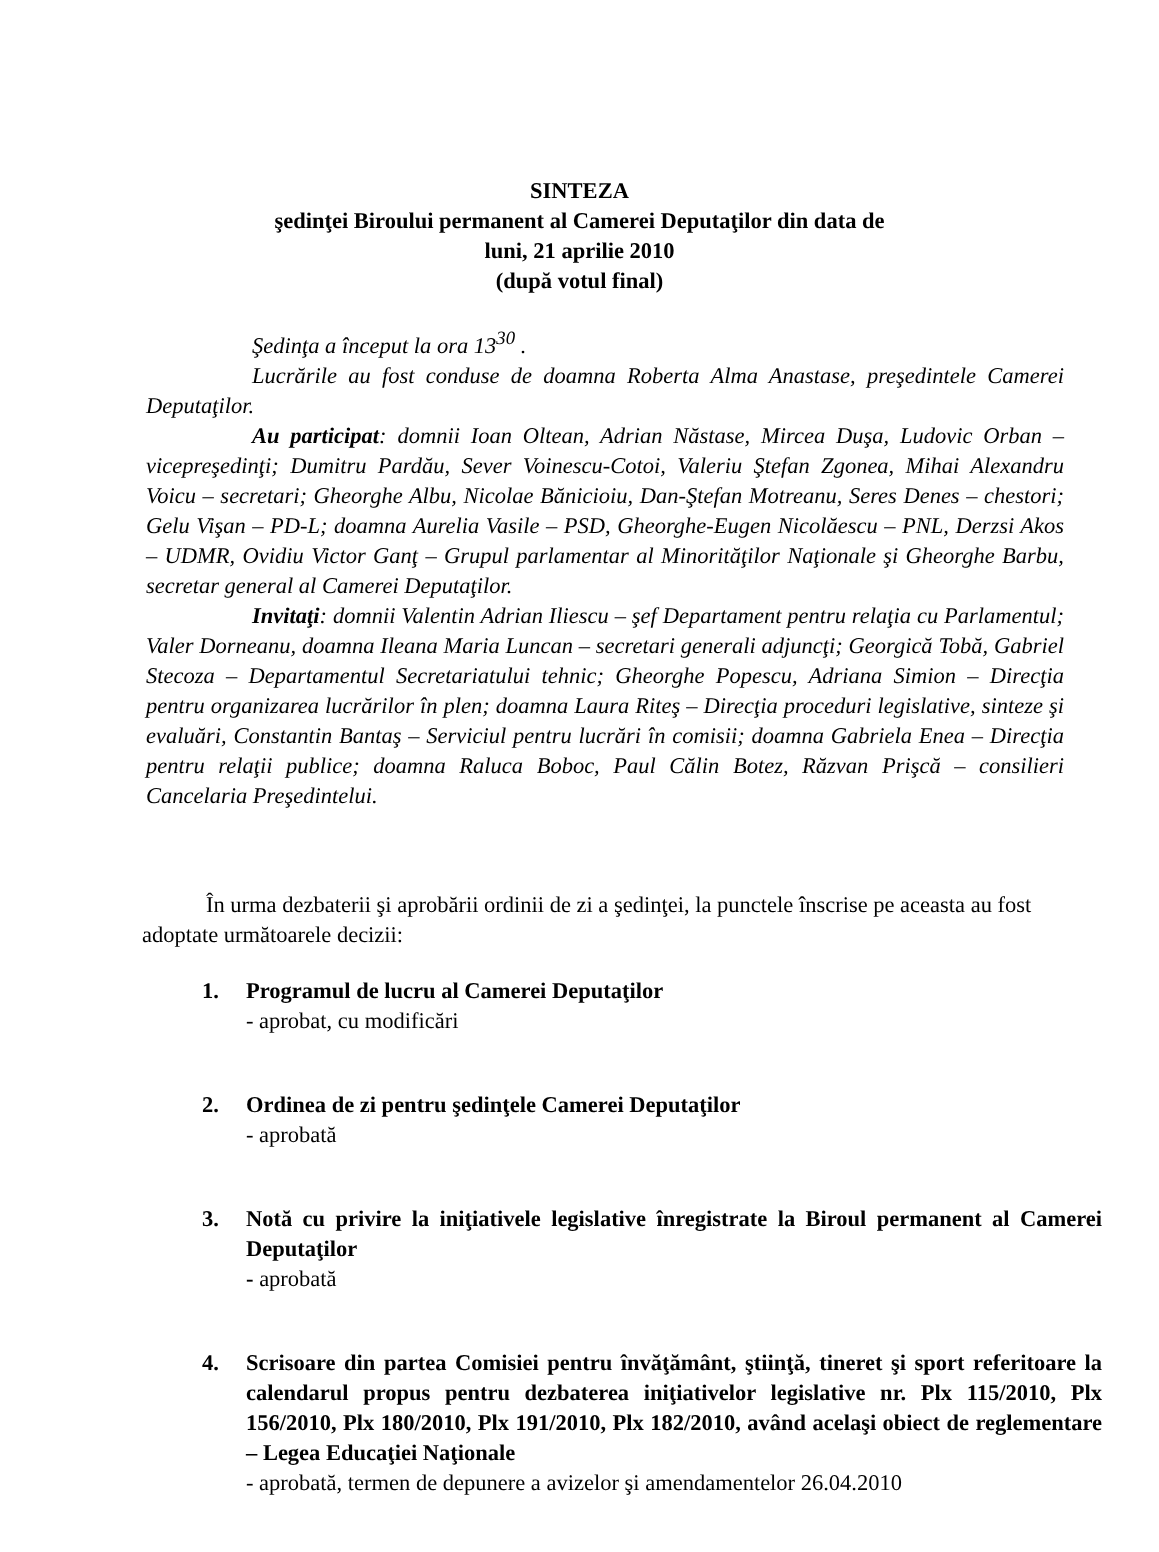SINTEZA
şedinţei Biroului permanent al Camerei Deputaţilor din data de
luni, 21 aprilie 2010
(după votul final)
Şedinţa a început la ora 13<sup>30</sup> .
Lucrările au fost conduse de doamna Roberta Alma Anastase, preşedintele Camerei Deputaţilor.
Au participat: domnii Ioan Oltean, Adrian Năstase, Mircea Duşa, Ludovic Orban – vicepreşedinţi; Dumitru Pardău, Sever Voinescu-Cotoi, Valeriu Ştefan Zgonea, Mihai Alexandru Voicu – secretari; Gheorghe Albu, Nicolae Bănicioiu, Dan-Ştefan Motreanu, Seres Denes – chestori; Gelu Vişan – PD-L; doamna Aurelia Vasile – PSD, Gheorghe-Eugen Nicolăescu – PNL, Derzsi Akos – UDMR, Ovidiu Victor Ganţ – Grupul parlamentar al Minorităţilor Naţionale şi Gheorghe Barbu, secretar general al Camerei Deputaţilor.
Invitaţi: domnii Valentin Adrian Iliescu – şef Departament pentru relaţia cu Parlamentul; Valer Dorneanu, doamna Ileana Maria Luncan – secretari generali adjuncţi; Georgică Tobă, Gabriel Stecoza – Departamentul Secretariatului tehnic; Gheorghe Popescu, Adriana Simion – Direcţia pentru organizarea lucrărilor în plen; doamna Laura Riteş – Direcţia proceduri legislative, sinteze şi evaluări, Constantin Bantaş – Serviciul pentru lucrări în comisii; doamna Gabriela Enea – Direcţia pentru relaţii publice; doamna Raluca Boboc, Paul Călin Botez, Răzvan Prişcă – consilieri Cancelaria Preşedintelui.
În urma dezbaterii şi aprobării ordinii de zi a şedinţei, la punctele înscrise pe aceasta au fost adoptate următoarele decizii:
1. Programul de lucru al Camerei Deputaţilor
- aprobat, cu modificări
2. Ordinea de zi pentru şedinţele Camerei Deputaţilor
- aprobată
3. Notă cu privire la iniţiativele legislative înregistrate la Biroul permanent al Camerei Deputaţilor
- aprobată
4. Scrisoare din partea Comisiei pentru învăţământ, ştiinţă, tineret şi sport referitoare la calendarul propus pentru dezbaterea iniţiativelor legislative nr. Plx 115/2010, Plx 156/2010, Plx 180/2010, Plx 191/2010, Plx 182/2010, având acelaşi obiect de reglementare – Legea Educaţiei Naţionale
- aprobată, termen de depunere a avizelor şi amendamentelor 26.04.2010